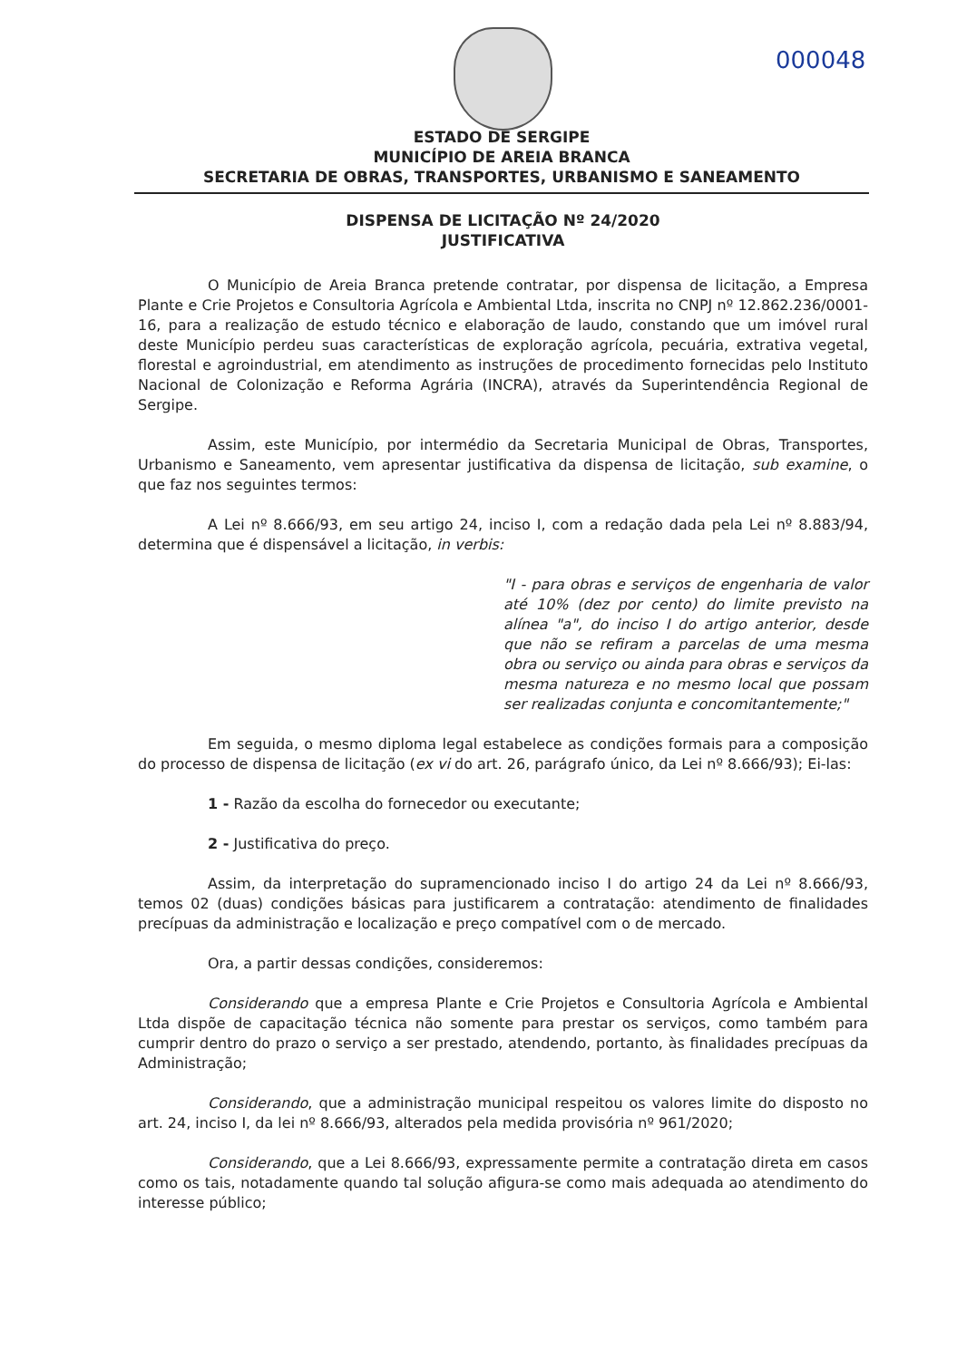000048
ESTADO DE SERGIPE
MUNICÍPIO DE AREIA BRANCA
SECRETARIA DE OBRAS, TRANSPORTES, URBANISMO E SANEAMENTO
DISPENSA DE LICITAÇÃO Nº 24/2020
JUSTIFICATIVA
O Município de Areia Branca pretende contratar, por dispensa de licitação, a Empresa Plante e Crie Projetos e Consultoria Agrícola e Ambiental Ltda, inscrita no CNPJ nº 12.862.236/0001-16, para a realização de estudo técnico e elaboração de laudo, constando que um imóvel rural deste Município perdeu suas características de exploração agrícola, pecuária, extrativa vegetal, florestal e agroindustrial, em atendimento as instruções de procedimento fornecidas pelo Instituto Nacional de Colonização e Reforma Agrária (INCRA), através da Superintendência Regional de Sergipe.
Assim, este Município, por intermédio da Secretaria Municipal de Obras, Transportes, Urbanismo e Saneamento, vem apresentar justificativa da dispensa de licitação, sub examine, o que faz nos seguintes termos:
A Lei nº 8.666/93, em seu artigo 24, inciso I, com a redação dada pela Lei nº 8.883/94, determina que é dispensável a licitação, in verbis:
"I - para obras e serviços de engenharia de valor até 10% (dez por cento) do limite previsto na alínea "a", do inciso I do artigo anterior, desde que não se refiram a parcelas de uma mesma obra ou serviço ou ainda para obras e serviços da mesma natureza e no mesmo local que possam ser realizadas conjunta e concomitantemente;"
Em seguida, o mesmo diploma legal estabelece as condições formais para a composição do processo de dispensa de licitação (ex vi do art. 26, parágrafo único, da Lei nº 8.666/93); Ei-las:
1 - Razão da escolha do fornecedor ou executante;
2 - Justificativa do preço.
Assim, da interpretação do supramencionado inciso I do artigo 24 da Lei nº 8.666/93, temos 02 (duas) condições básicas para justificarem a contratação: atendimento de finalidades precípuas da administração e localização e preço compatível com o de mercado.
Ora, a partir dessas condições, consideremos:
Considerando que a empresa Plante e Crie Projetos e Consultoria Agrícola e Ambiental Ltda dispõe de capacitação técnica não somente para prestar os serviços, como também para cumprir dentro do prazo o serviço a ser prestado, atendendo, portanto, às finalidades precípuas da Administração;
Considerando, que a administração municipal respeitou os valores limite do disposto no art. 24, inciso I, da lei nº 8.666/93, alterados pela medida provisória nº 961/2020;
Considerando, que a Lei 8.666/93, expressamente permite a contratação direta em casos como os tais, notadamente quando tal solução afigura-se como mais adequada ao atendimento do interesse público;